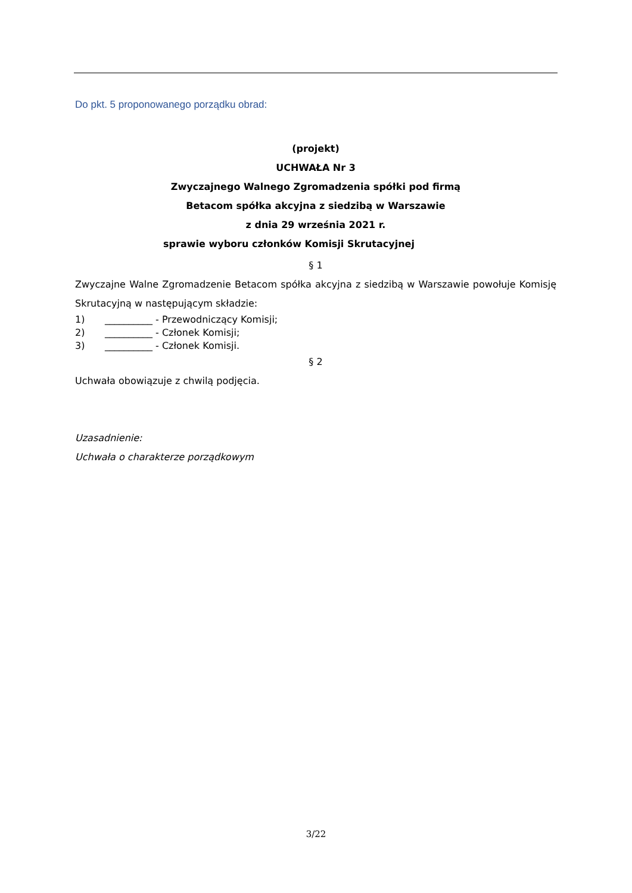Do pkt. 5 proponowanego porządku obrad:
(projekt)
UCHWAŁA Nr 3
Zwyczajnego Walnego Zgromadzenia spółki pod firmą
Betacom spółka akcyjna z siedzibą w Warszawie
z dnia 29 września 2021 r.
sprawie wyboru członków Komisji Skrutacyjnej
§ 1
Zwyczajne Walne Zgromadzenie Betacom spółka akcyjna z siedzibą w Warszawie powołuje Komisję Skrutacyjną w następującym składzie:
1) __________ - Przewodniczący Komisji;
2) __________ - Członek Komisji;
3) __________ - Członek Komisji.
§ 2
Uchwała obowiązuje z chwilą podjęcia.
Uzasadnienie:
Uchwała o charakterze porządkowym
3/22